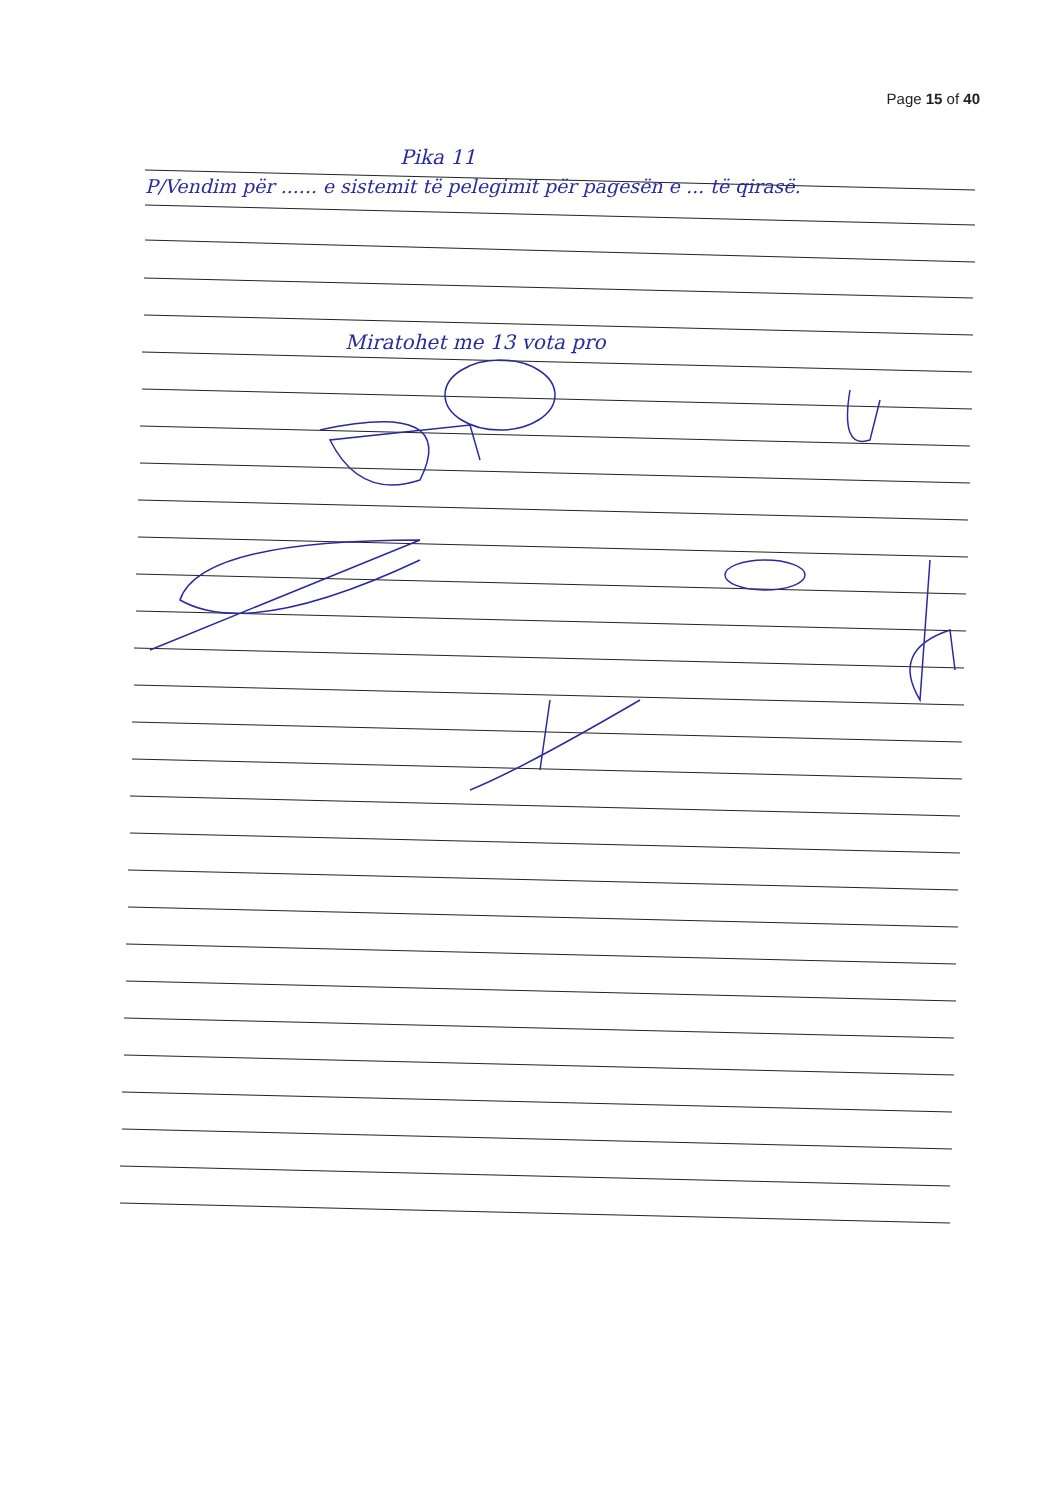Page 15 of 40
Pika 11
P/Vendim për ...... e sistemit të pelegimit për pagesën e ... të qirasë.
Miratohet me 13 vota pro